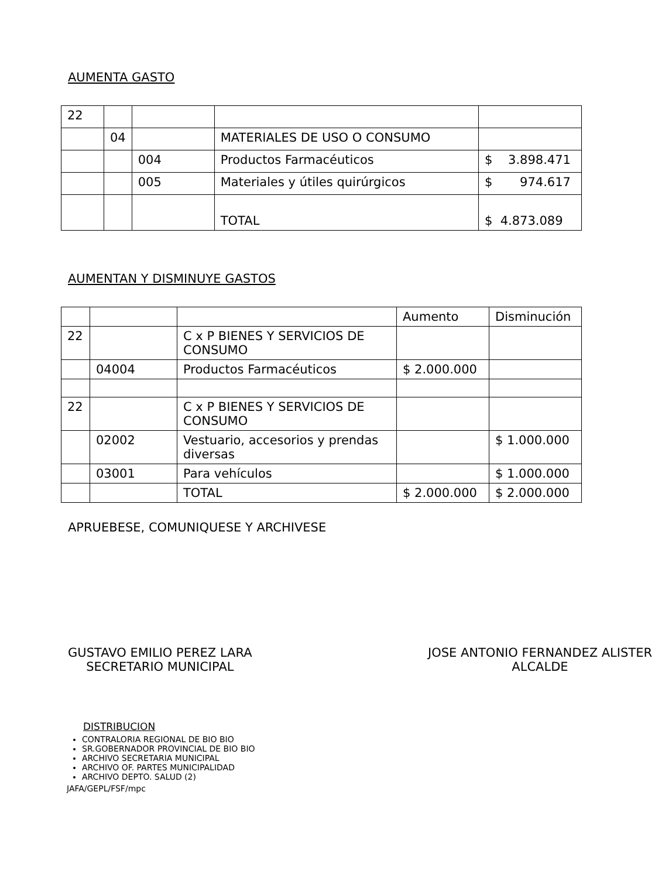AUMENTA GASTO
| 22 | | | | |
| | 04 | | MATERIALES DE USO O CONSUMO | |
| | | 004 | Productos Farmacéuticos | $ 3.898.471 |
| | | 005 | Materiales y útiles quirúrgicos | $ 974.617 |
| | | | TOTAL | $ 4.873.089 |
AUMENTAN Y DISMINUYE GASTOS
| | | | Aumento | Disminución |
| 22 | | C x P BIENES Y SERVICIOS DE CONSUMO | | |
| | 04004 | Productos Farmacéuticos | $ 2.000.000 | |
| 22 | | C x P BIENES Y SERVICIOS DE CONSUMO | | |
| | 02002 | Vestuario, accesorios y prendas diversas | | $ 1.000.000 |
| | 03001 | Para vehículos | | $ 1.000.000 |
| | | TOTAL | $ 2.000.000 | $ 2.000.000 |
APRUEBESE, COMUNIQUESE Y ARCHIVESE
GUSTAVO EMILIO PEREZ LARA
SECRETARIO MUNICIPAL
JOSE ANTONIO FERNANDEZ ALISTER
ALCALDE
DISTRIBUCION
CONTRALORIA REGIONAL DE BIO BIO
SR.GOBERNADOR PROVINCIAL DE BIO BIO
ARCHIVO SECRETARIA MUNICIPAL
ARCHIVO OF. PARTES MUNICIPALIDAD
ARCHIVO DEPTO. SALUD (2)
JAFA/GEPL/FSF/mpc